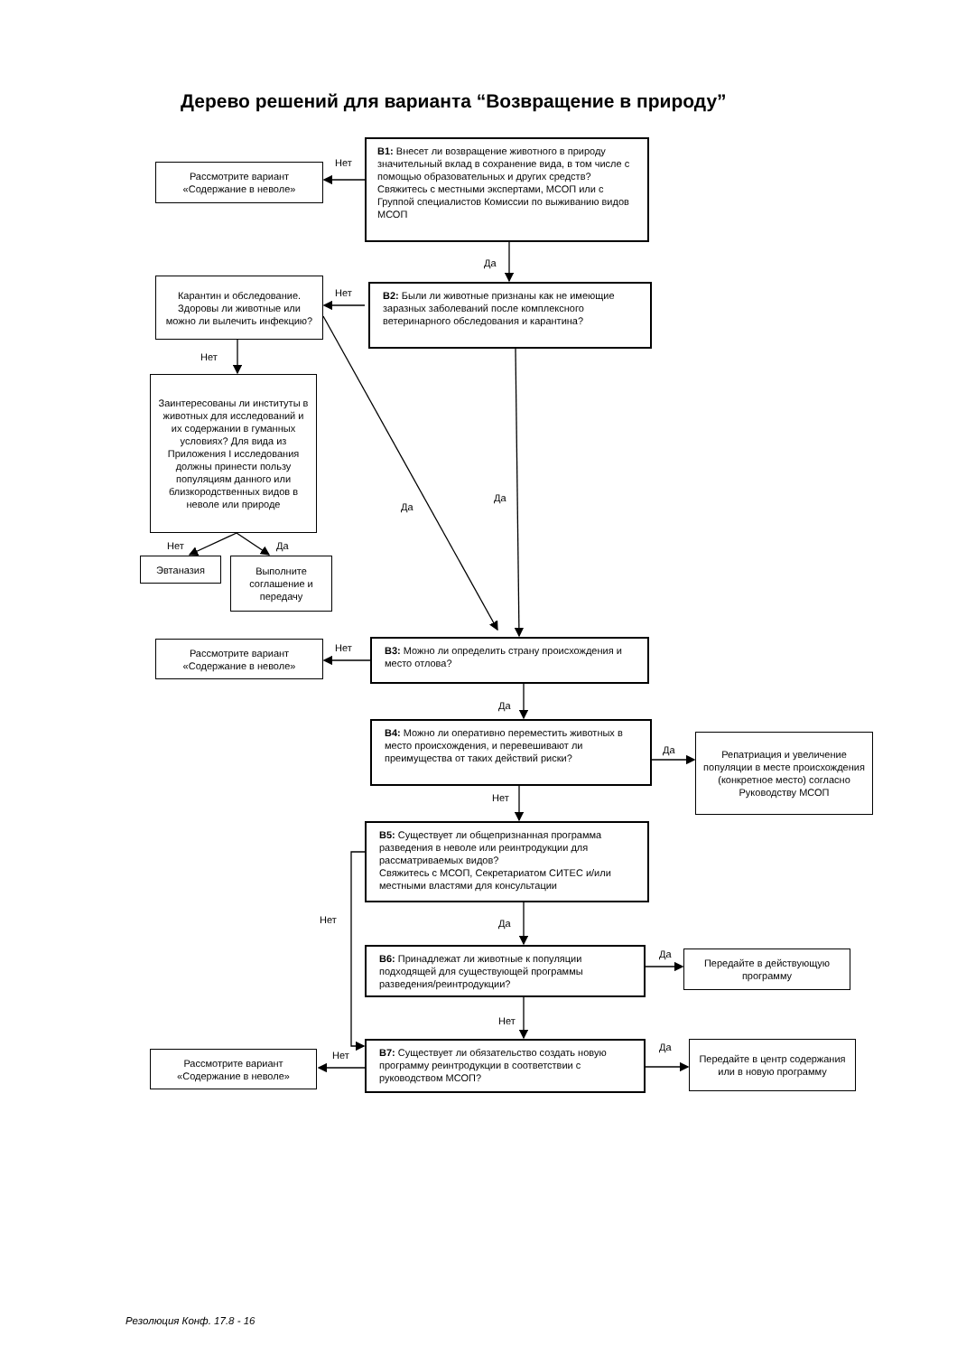Дерево решений для варианта “Возвращение в природу”
Рассмотрите вариант
«Содержание в неволе»
Нет
В1: Внесет ли возвращение животного в природу значительный вклад в сохранение вида, в том числе с помощью образовательных и других средств?
Свяжитесь с местными экспертами, МСОП или с Группой специалистов Комиссии по выживанию видов МСОП
Да
Карантин и обследование. Здоровы ли животные или можно ли вылечить инфекцию?
Нет
В2: Были ли животные признаны как не имеющие заразных заболеваний после комплексного ветеринарного обследования и карантина?
Нет
Заинтересованы ли институты в животных для исследований и их содержании в гуманных условиях? Для вида из Приложения I исследования должны принести пользу популяциям данного или близкородственных видов в неволе или природе
Да
Да
Нет
Да
Эвтаназия
Выполните соглашение и передачу
Рассмотрите вариант
«Содержание в неволе»
Нет
В3: Можно ли определить страну происхождения и место отлова?
Да
В4: Можно ли оперативно переместить животных в место происхождения, и перевешивают ли преимущества от таких действий риски?
Да
Репатриация и увеличение популяции в месте происхождения (конкретное место) согласно Руководству МСОП
Нет
В5: Существует ли общепризнанная программа разведения в неволе или реинтродукции для рассматриваемых видов?
Свяжитесь с МСОП, Секретариатом СИТЕС и/или местными властями для консультации
Нет
Да
В6: Принадлежат ли животные к популяции подходящей для существующей программы разведения/реинтродукции?
Да
Передайте в действующую программу
Нет
Рассмотрите вариант
«Содержание в неволе»
Нет
В7: Существует ли обязательство создать новую программу реинтродукции в соответствии с руководством МСОП?
Да
Передайте в центр содержания или в новую программу
Резолюция Конф. 17.8 - 16